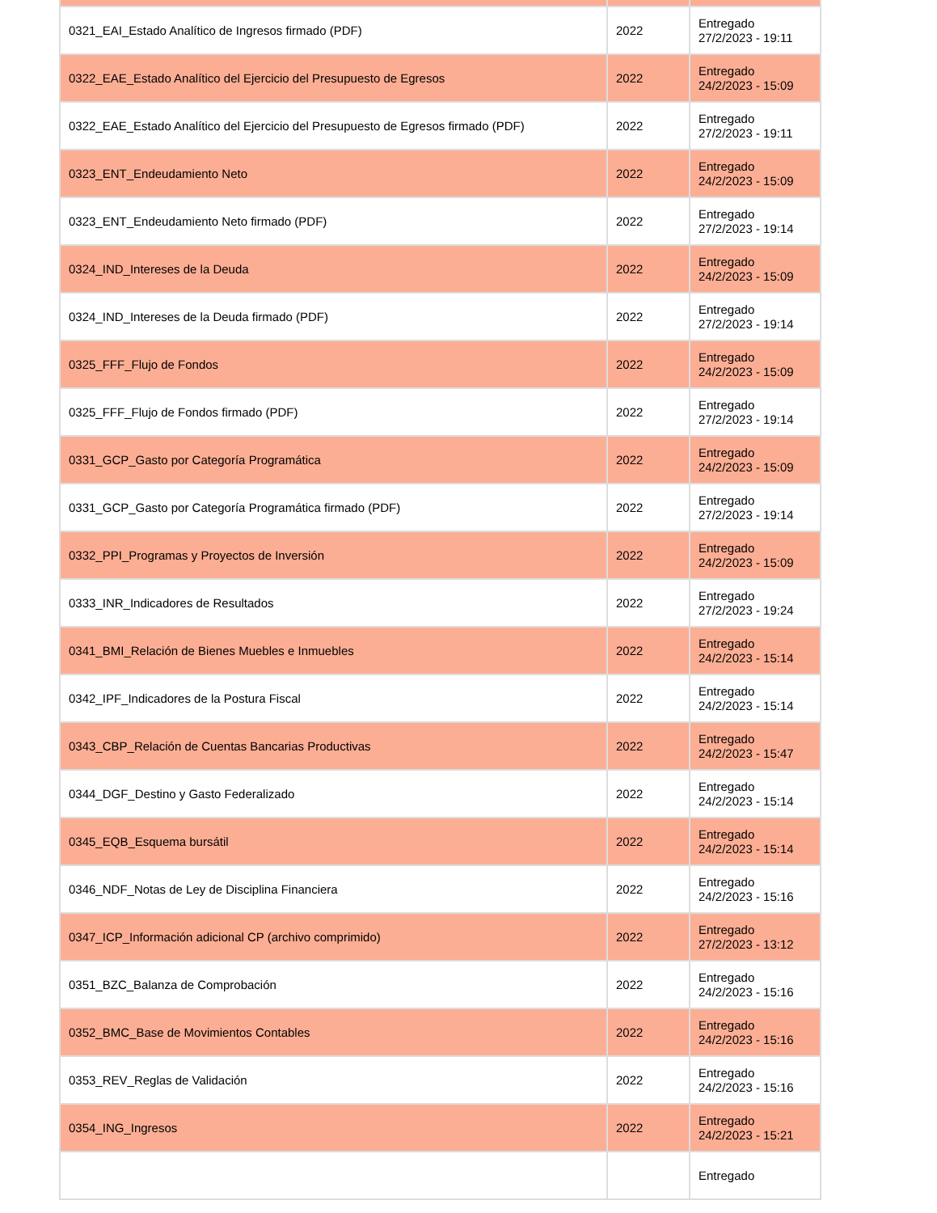| 0321_EAI_Estado Analítico de Ingresos firmado (PDF) | 2022 | Entregado 27/2/2023 - 19:11 |
| 0322_EAE_Estado Analítico del Ejercicio del Presupuesto de Egresos | 2022 | Entregado 24/2/2023 - 15:09 |
| 0322_EAE_Estado Analítico del Ejercicio del Presupuesto de Egresos firmado (PDF) | 2022 | Entregado 27/2/2023 - 19:11 |
| 0323_ENT_Endeudamiento Neto | 2022 | Entregado 24/2/2023 - 15:09 |
| 0323_ENT_Endeudamiento Neto firmado (PDF) | 2022 | Entregado 27/2/2023 - 19:14 |
| 0324_IND_Intereses de la Deuda | 2022 | Entregado 24/2/2023 - 15:09 |
| 0324_IND_Intereses de la Deuda firmado (PDF) | 2022 | Entregado 27/2/2023 - 19:14 |
| 0325_FFF_Flujo de Fondos | 2022 | Entregado 24/2/2023 - 15:09 |
| 0325_FFF_Flujo de Fondos firmado (PDF) | 2022 | Entregado 27/2/2023 - 19:14 |
| 0331_GCP_Gasto por Categoría Programática | 2022 | Entregado 24/2/2023 - 15:09 |
| 0331_GCP_Gasto por Categoría Programática firmado (PDF) | 2022 | Entregado 27/2/2023 - 19:14 |
| 0332_PPI_Programas y Proyectos de Inversión | 2022 | Entregado 24/2/2023 - 15:09 |
| 0333_INR_Indicadores de Resultados | 2022 | Entregado 27/2/2023 - 19:24 |
| 0341_BMI_Relación de Bienes Muebles e Inmuebles | 2022 | Entregado 24/2/2023 - 15:14 |
| 0342_IPF_Indicadores de la Postura Fiscal | 2022 | Entregado 24/2/2023 - 15:14 |
| 0343_CBP_Relación de Cuentas Bancarias Productivas | 2022 | Entregado 24/2/2023 - 15:47 |
| 0344_DGF_Destino y Gasto Federalizado | 2022 | Entregado 24/2/2023 - 15:14 |
| 0345_EQB_Esquema bursátil | 2022 | Entregado 24/2/2023 - 15:14 |
| 0346_NDF_Notas de Ley de Disciplina Financiera | 2022 | Entregado 24/2/2023 - 15:16 |
| 0347_ICP_Información adicional CP (archivo comprimido) | 2022 | Entregado 27/2/2023 - 13:12 |
| 0351_BZC_Balanza de Comprobación | 2022 | Entregado 24/2/2023 - 15:16 |
| 0352_BMC_Base de Movimientos Contables | 2022 | Entregado 24/2/2023 - 15:16 |
| 0353_REV_Reglas de Validación | 2022 | Entregado 24/2/2023 - 15:16 |
| 0354_ING_Ingresos | 2022 | Entregado 24/2/2023 - 15:21 |
| | | Entregado |